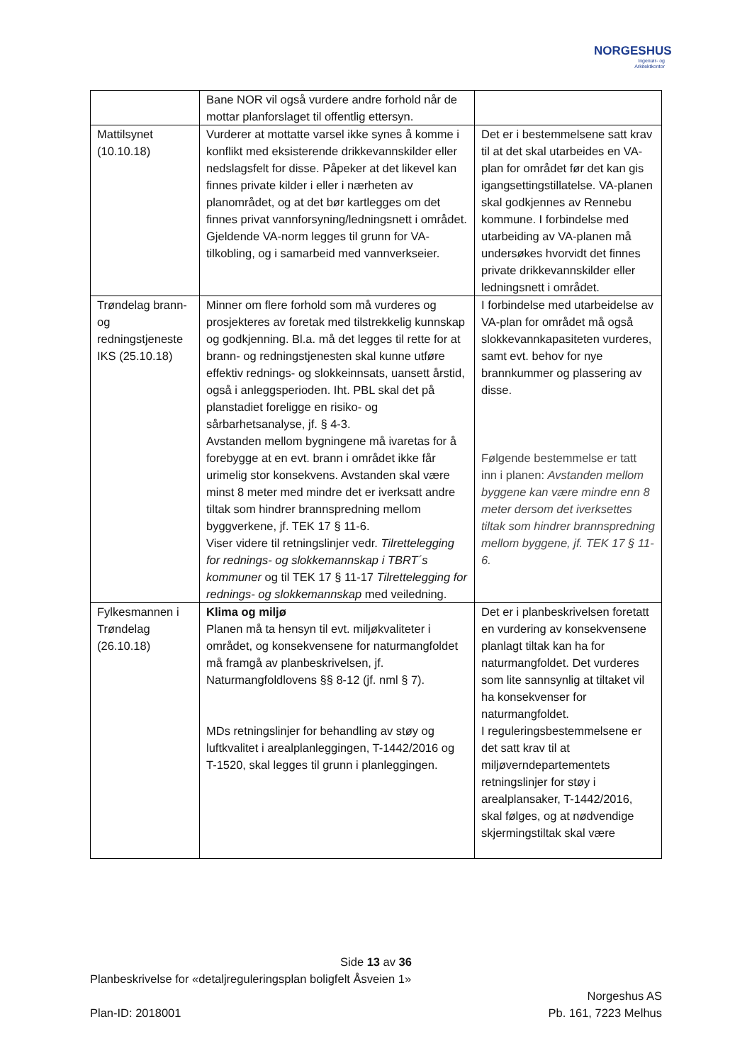NORGESHUS
Ingeniør- og
Arkitektkontor
| | Bane NOR vil også vurdere andre forhold når de mottar planforslaget til offentlig ettersyn. | |
| Mattilsynet (10.10.18) | Vurderer at mottatte varsel ikke synes å komme i konflikt med eksisterende drikkevannskilder eller nedslagsfelt for disse. Påpeker at det likevel kan finnes private kilder i eller i nærheten av planområdet, og at det bør kartlegges om det finnes privat vannforsyning/ledningsnett i området. Gjeldende VA-norm legges til grunn for VA-tilkobling, og i samarbeid med vannverkseier. | Det er i bestemmelsene satt krav til at det skal utarbeides en VA-plan for området før det kan gis igangsettingstillatelse. VA-planen skal godkjennes av Rennebu kommune. I forbindelse med utarbeiding av VA-planen må undersøkes hvorvidt det finnes private drikkevannskilder eller ledningsnett i området. |
| Trøndelag brann- og redningstjeneste IKS (25.10.18) | Minner om flere forhold som må vurderes og prosjekteres av foretak med tilstrekkelig kunnskap og godkjenning. Bl.a. må det legges til rette for at brann- og redningstjenesten skal kunne utføre effektiv rednings- og slokkeinnsats, uansett årstid, også i anleggsperioden. Iht. PBL skal det på planstadiet foreligge en risiko- og sårbarhetsanalyse, jf. § 4-3. Avstanden mellom bygningene må ivaretas for å forebygge at en evt. brann i området ikke får urimelig stor konsekvens. Avstanden skal være minst 8 meter med mindre det er iverksatt andre tiltak som hindrer brannspredning mellom byggverkene, jf. TEK 17 § 11-6. Viser videre til retningslinjer vedr. Tilrettelegging for rednings- og slokkemannskap i TBRT´s kommuner og til TEK 17 § 11-17 Tilrettelegging for rednings- og slokkemannskap med veiledning. | I forbindelse med utarbeidelse av VA-plan for området må også slokkevannkapasiteten vurderes, samt evt. behov for nye brannkummer og plassering av disse. Følgende bestemmelse er tatt inn i planen: Avstanden mellom byggene kan være mindre enn 8 meter dersom det iverksettes tiltak som hindrer brannspredning mellom byggene, jf. TEK 17 § 11-6. |
| Fylkesmannen i Trøndelag (26.10.18) | Klima og miljø Planen må ta hensyn til evt. miljøkvaliteter i området, og konsekvensene for naturmangfoldet må framgå av planbeskrivelsen, jf. Naturmangfoldlovens §§ 8-12 (jf. nml § 7). MDs retningslinjer for behandling av støy og luftkvalitet i arealplanleggingen, T-1442/2016 og T-1520, skal legges til grunn i planleggingen. | Det er i planbeskrivelsen foretatt en vurdering av konsekvensene planlagt tiltak kan ha for naturmangfoldet. Det vurderes som lite sannsynlig at tiltaket vil ha konsekvenser for naturmangfoldet. I reguleringsbestemmelsene er det satt krav til at miljøverndepartementets retningslinjer for støy i arealplansaker, T-1442/2016, skal følges, og at nødvendige skjermingstiltak skal være |
Side 13 av 36
Planbeskrivelse for «detaljreguleringsplan boligfelt Åsveien 1»
Norgeshus AS
Plan-ID: 2018001 Pb. 161, 7223 Melhus